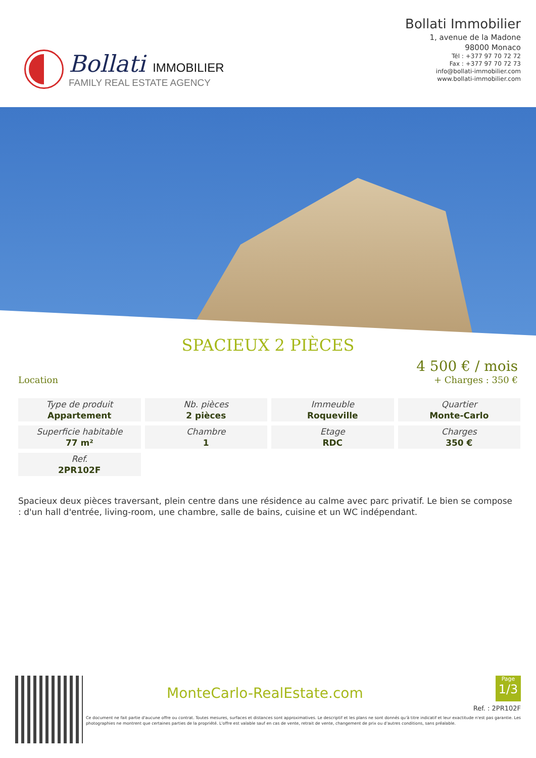Bollati IMMOBILIER
FAMILY REAL ESTATE AGENCY
Bollati Immobilier
1, avenue de la Madone
98000 Monaco
Tél : +377 97 70 72 72
Fax : +377 97 70 72 73
info@bollati-immobilier.com
www.bollati-immobilier.com
SPACIEUX 2 PIÈCES
Location
4 500 € / mois
+ Charges : 350 €
| Type de produit Appartement | Nb. pièces 2 pièces | Immeuble Roqueville | Quartier Monte-Carlo |
| Superficie habitable 77 m² | Chambre 1 | Etage RDC | Charges 350 € |
| Ref. 2PR102F | | | |
Spacieux deux pièces traversant, plein centre dans une résidence au calme avec parc privatif. Le bien se compose : d'un hall d'entrée, living-room, une chambre, salle de bains, cuisine et un WC indépendant.
MonteCarlo-RealEstate.com
Page
1/3
Ref. : 2PR102F
Ce document ne fait partie d'aucune offre ou contrat. Toutes mesures, surfaces et distances sont approximatives. Le descriptif et les plans ne sont donnés qu'à titre indicatif et leur exactitude n'est pas garantie. Les photographies ne montrent que certaines parties de la propriété. L'offre est valable sauf en cas de vente, retrait de vente, changement de prix ou d'autres conditions, sans préalable.